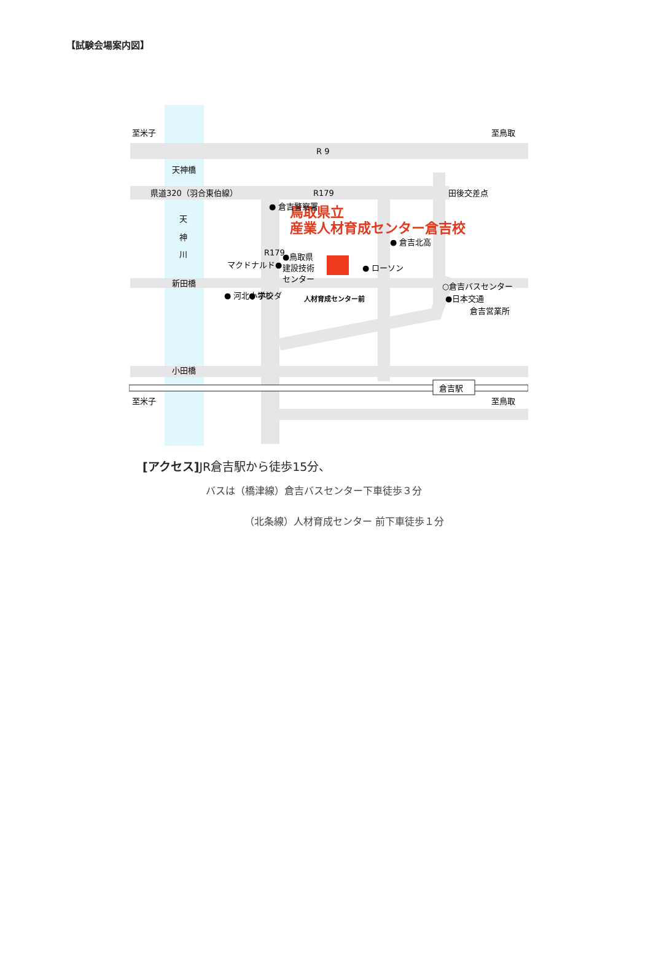【試験会場案内図】
至米子
至鳥取
R 9
県道320（羽合東伯線）
R179
田後交差点
天神橋
新田橋
小田橋
天
神
川
鳥取県立
産業人材育成センター倉吉校
●鳥取県
建設技術
センター
● 倉吉警察署
● 倉吉北高
● ローソン
マクドナルド●
R179
● 河北小学校
● ホンダ
人材育成センター前
○倉吉バスセンター
●日本交通
倉吉営業所
倉吉駅
至米子
至鳥取
[アクセス] JR倉吉駅から徒歩15分、
バスは（橋津線）倉吉バスセンター下車徒歩３分
（北条線）人材育成センター 前下車徒歩１分